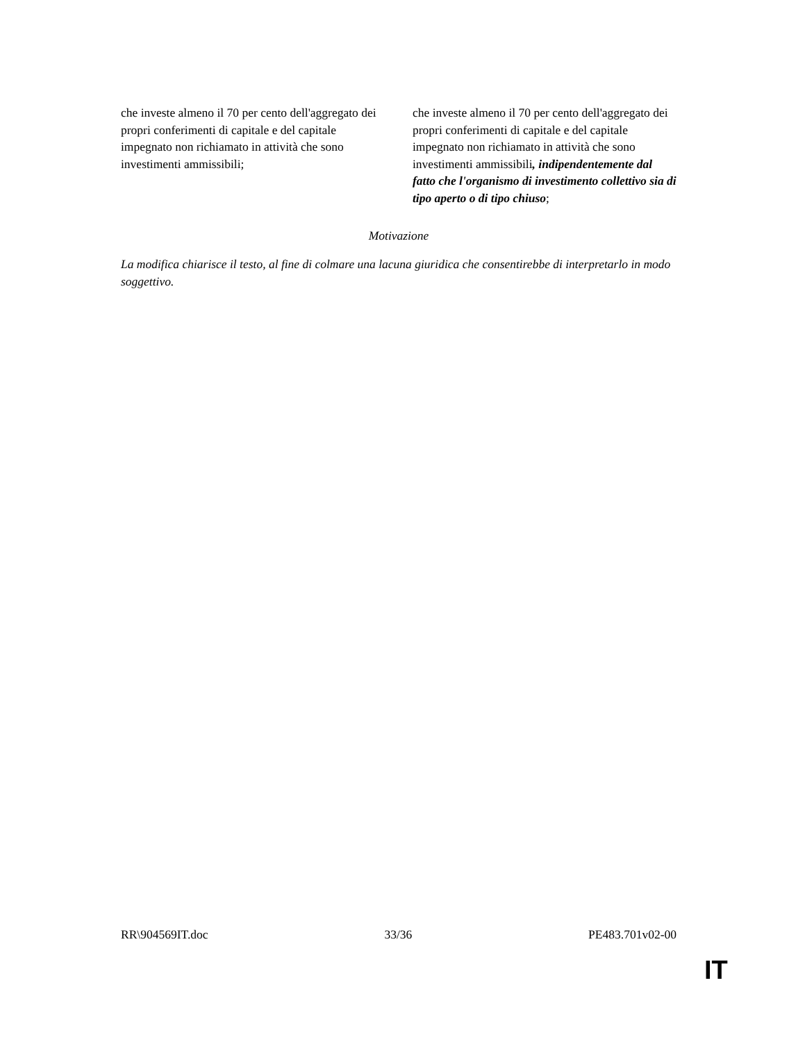| che investe almeno il 70 per cento dell'aggregato dei propri conferimenti di capitale e del capitale impegnato non richiamato in attività che sono investimenti ammissibili; | | che investe almeno il 70 per cento dell'aggregato dei propri conferimenti di capitale e del capitale impegnato non richiamato in attività che sono investimenti ammissibili , indipendentemente dal fatto che l'organismo di investimento collettivo sia di tipo aperto o di tipo chiuso ; |
Motivazione
La modifica chiarisce il testo, al fine di colmare una lacuna giuridica che consentirebbe di interpretarlo in modo soggettivo.
RR\904569IT.doc 33/36 PE483.701v02-00
IT